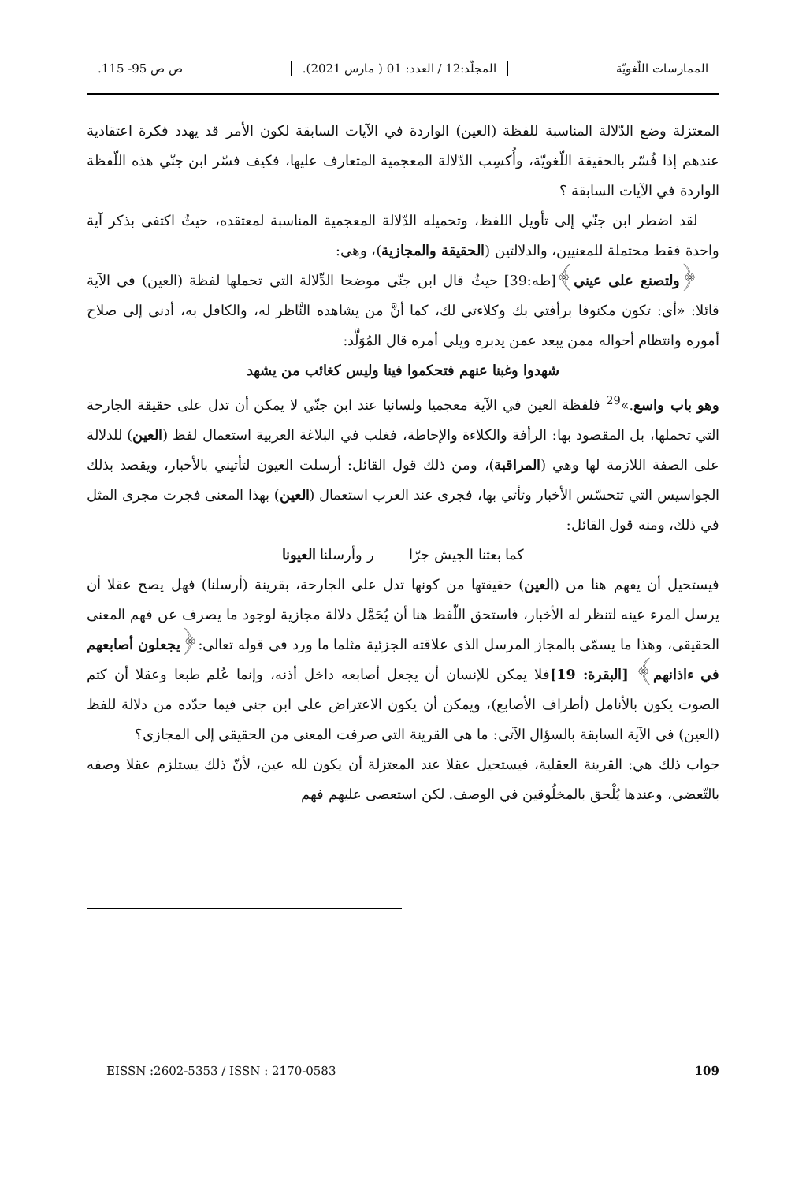الممارسات اللّغويّة المجلّد:12 / العدد: 01 ( مارس 2021). ص ص 95- 115.
المعتزلة وضع الدّلالة المناسبة للفظة (العين) الواردة في الآيات السابقة لكون الأمر قد يهدد فكرة اعتقادية عندهم إذا فُسّر بالحقيقة اللّغويّة، وأُكسِب الدّلالة المعجمية المتعارف عليها، فكيف فسّر ابن جنّي هذه اللّفظة الواردة في الآيات السابقة ؟
لقد اضطر ابن جنّي إلى تأويل اللفظ، وتحميله الدّلالة المعجمية المناسبة لمعتقده، حيثُ اكتفى بذكر آية واحدة فقط محتملة للمعنيين، والدلالتين (الحقيقة والمجازية)، وهي:
﴿ولتصنع على عيني﴾[طه:39] حيثُ قال ابن جنّي موضحا الدِّلالة التي تحملها لفظة (العين) في الآية قائلا: «أي: تكون مكنوفا برأفتي بك وكلاءتي لك، كما أنَّ من يشاهده النَّاظر له، والكافل به، أدنى إلى صلاح أموره وانتظام أحواله ممن يبعد عمن يدبره ويلي أمره قال المُوَلَّد:
شهدوا وغبنا عنهم فتحكموا فينا وليس كغائب من يشهد
وهو باب واسع.»<sup>29</sup> فلفظة العين في الآية معجميا ولسانيا عند ابن جنّي لا يمكن أن تدل على حقيقة الجارحة التي تحملها، بل المقصود بها: الرأفة والكلاءة والإحاطة، فغلب في البلاغة العربية استعمال لفظ (العين) للدلالة على الصفة اللازمة لها وهي (المراقبة)، ومن ذلك قول القائل: أرسلت العيون لتأتيني بالأخبار، ويقصد بذلك الجواسيس التي تتحسّس الأخبار وتأتي بها، فجرى عند العرب استعمال (العين) بهذا المعنى فجرت مجرى المثل في ذلك، ومنه قول القائل:
كما بعثنا الجيش جرّا ر وأرسلنا العيونا
فيستحيل أن يفهم هنا من (العين) حقيقتها من كونها تدل على الجارحة، بقرينة (أرسلنا) فهل يصح عقلا أن يرسل المرء عينه لتنظر له الأخبار، فاستحق اللّفظ هنا أن يُحَمَّل دلالة مجازية لوجود ما يصرف عن فهم المعنى الحقيقي، وهذا ما يسمّى بالمجاز المرسل الذي علاقته الجزئية مثلما ما ورد في قوله تعالى:﴿يجعلون أصابعهم في ءاذانهم﴾ [البقرة: 19] فلا يمكن للإنسان أن يجعل أصابعه داخل أذنه، وإنما عُلم طبعا وعقلا أن كتم الصوت يكون بالأنامل (أطراف الأصابع)، ويمكن أن يكون الاعتراض على ابن جني فيما حدّده من دلالة للفظ (العين) في الآية السابقة بالسؤال الآتي: ما هي القرينة التي صرفت المعنى من الحقيقي إلى المجازي؟
جواب ذلك هي: القرينة العقلية، فيستحيل عقلا عند المعتزلة أن يكون لله عين، لأنّ ذلك يستلزم عقلا وصفه بالتّعضي، وعندها يُلْحق بالمخلُوقين في الوصف. لكن استعصى عليهم فهم
EISSN :2602-5353 / ISSN : 2170-0583 109